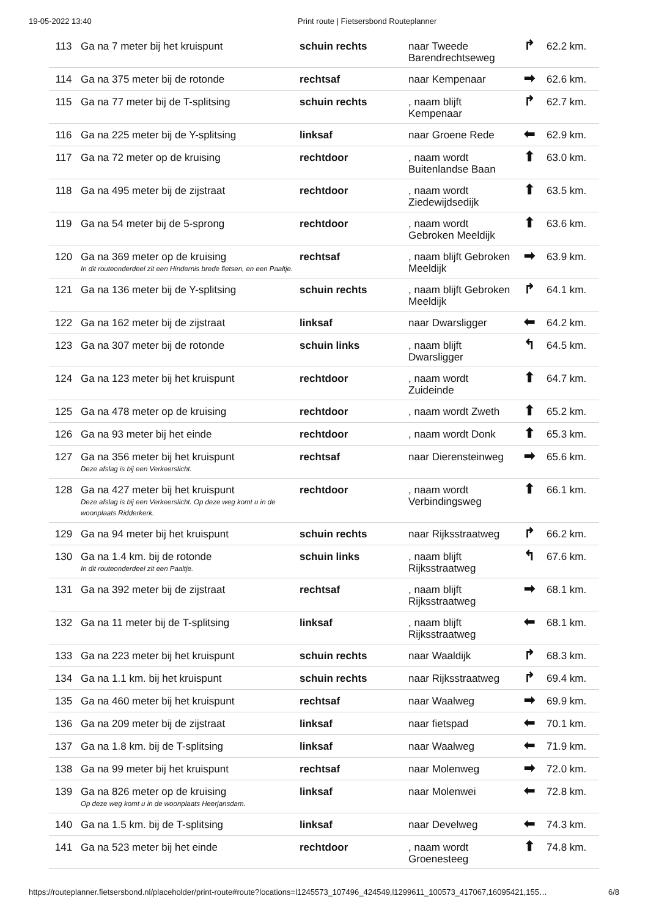19-05-2022 13:40 Print route | Fietsersbond Routeplanner
| 113 | Ga na 7 meter bij het kruispunt | schuin rechts | naar Tweede Barendrechtseweg | ↱ | 62.2 km. |
| 114 | Ga na 375 meter bij de rotonde | rechtsaf | naar Kempenaar | ➡ | 62.6 km. |
| 115 | Ga na 77 meter bij de T-splitsing | schuin rechts | , naam blijft Kempenaar | ↱ | 62.7 km. |
| 116 | Ga na 225 meter bij de Y-splitsing | linksaf | naar Groene Rede | ⬅ | 62.9 km. |
| 117 | Ga na 72 meter op de kruising | rechtdoor | , naam wordt Buitenlandse Baan | ⬆ | 63.0 km. |
| 118 | Ga na 495 meter bij de zijstraat | rechtdoor | , naam wordt Ziedewijdsedijk | ⬆ | 63.5 km. |
| 119 | Ga na 54 meter bij de 5-sprong | rechtdoor | , naam wordt Gebroken Meeldijk | ⬆ | 63.6 km. |
| 120 | Ga na 369 meter op de kruising In dit routeonderdeel zit een Hindernis brede fietsen, en een Paaltje. | rechtsaf | , naam blijft Gebroken Meeldijk | ➡ | 63.9 km. |
| 121 | Ga na 136 meter bij de Y-splitsing | schuin rechts | , naam blijft Gebroken Meeldijk | ↱ | 64.1 km. |
| 122 | Ga na 162 meter bij de zijstraat | linksaf | naar Dwarsligger | ⬅ | 64.2 km. |
| 123 | Ga na 307 meter bij de rotonde | schuin links | , naam blijft Dwarsligger | ↰ | 64.5 km. |
| 124 | Ga na 123 meter bij het kruispunt | rechtdoor | , naam wordt Zuideinde | ⬆ | 64.7 km. |
| 125 | Ga na 478 meter op de kruising | rechtdoor | , naam wordt Zweth | ⬆ | 65.2 km. |
| 126 | Ga na 93 meter bij het einde | rechtdoor | , naam wordt Donk | ⬆ | 65.3 km. |
| 127 | Ga na 356 meter bij het kruispunt Deze afslag is bij een Verkeerslicht. | rechtsaf | naar Dierensteinweg | ➡ | 65.6 km. |
| 128 | Ga na 427 meter bij het kruispunt Deze afslag is bij een Verkeerslicht. Op deze weg komt u in de woonplaats Ridderkerk. | rechtdoor | , naam wordt Verbindingsweg | ⬆ | 66.1 km. |
| 129 | Ga na 94 meter bij het kruispunt | schuin rechts | naar Rijksstraatweg | ↱ | 66.2 km. |
| 130 | Ga na 1.4 km. bij de rotonde In dit routeonderdeel zit een Paaltje. | schuin links | , naam blijft Rijksstraatweg | ↰ | 67.6 km. |
| 131 | Ga na 392 meter bij de zijstraat | rechtsaf | , naam blijft Rijksstraatweg | ➡ | 68.1 km. |
| 132 | Ga na 11 meter bij de T-splitsing | linksaf | , naam blijft Rijksstraatweg | ⬅ | 68.1 km. |
| 133 | Ga na 223 meter bij het kruispunt | schuin rechts | naar Waaldijk | ↱ | 68.3 km. |
| 134 | Ga na 1.1 km. bij het kruispunt | schuin rechts | naar Rijksstraatweg | ↱ | 69.4 km. |
| 135 | Ga na 460 meter bij het kruispunt | rechtsaf | naar Waalweg | ➡ | 69.9 km. |
| 136 | Ga na 209 meter bij de zijstraat | linksaf | naar fietspad | ⬅ | 70.1 km. |
| 137 | Ga na 1.8 km. bij de T-splitsing | linksaf | naar Waalweg | ⬅ | 71.9 km. |
| 138 | Ga na 99 meter bij het kruispunt | rechtsaf | naar Molenweg | ➡ | 72.0 km. |
| 139 | Ga na 826 meter op de kruising Op deze weg komt u in de woonplaats Heerjansdam. | linksaf | naar Molenwei | ⬅ | 72.8 km. |
| 140 | Ga na 1.5 km. bij de T-splitsing | linksaf | naar Develweg | ⬅ | 74.3 km. |
| 141 | Ga na 523 meter bij het einde | rechtdoor | , naam wordt Groenesteeg | ⬆ | 74.8 km. |
https://routeplanner.fietsersbond.nl/placeholder/print-route#route?locations=l1245573_107496_424549,l1299611_100573_417067,16095421,155… 6/8